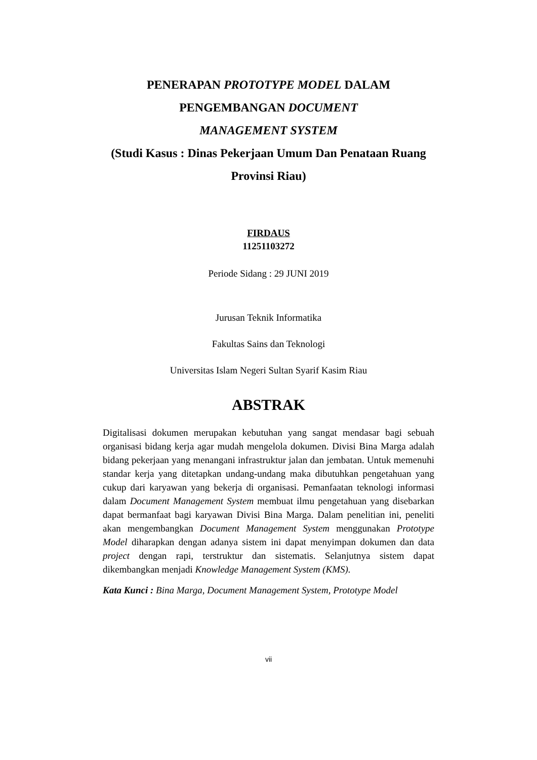PENERAPAN PROTOTYPE MODEL DALAM
PENGEMBANGAN DOCUMENT
MANAGEMENT SYSTEM
(Studi Kasus : Dinas Pekerjaan Umum Dan Penataan Ruang
Provinsi Riau)
FIRDAUS
11251103272
Periode Sidang : 29 JUNI 2019
Jurusan Teknik Informatika
Fakultas Sains dan Teknologi
Universitas Islam Negeri Sultan Syarif Kasim Riau
ABSTRAK
Digitalisasi dokumen merupakan kebutuhan yang sangat mendasar bagi sebuah organisasi bidang kerja agar mudah mengelola dokumen. Divisi Bina Marga adalah bidang pekerjaan yang menangani infrastruktur jalan dan jembatan. Untuk memenuhi standar kerja yang ditetapkan undang-undang maka dibutuhkan pengetahuan yang cukup dari karyawan yang bekerja di organisasi. Pemanfaatan teknologi informasi dalam Document Management System membuat ilmu pengetahuan yang disebarkan dapat bermanfaat bagi karyawan Divisi Bina Marga. Dalam penelitian ini, peneliti akan mengembangkan Document Management System menggunakan Prototype Model diharapkan dengan adanya sistem ini dapat menyimpan dokumen dan data project dengan rapi, terstruktur dan sistematis. Selanjutnya sistem dapat dikembangkan menjadi Knowledge Management System (KMS).
Kata Kunci : Bina Marga, Document Management System, Prototype Model
vii